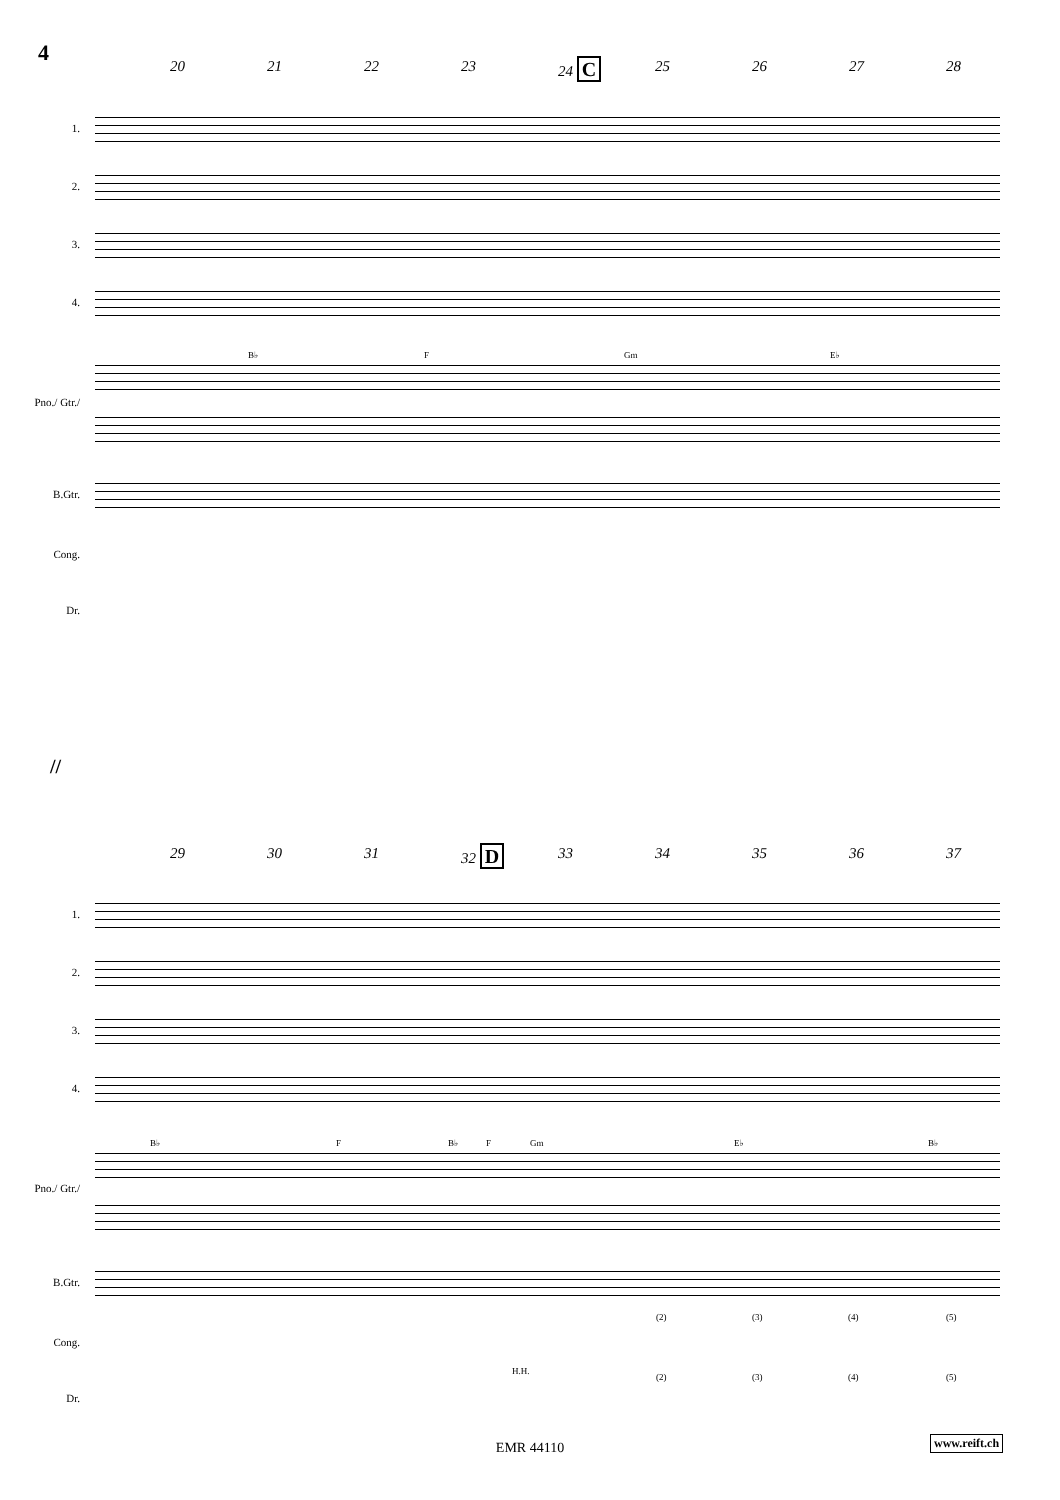4
20 21 22 23 24 C 25 26 27 28
1.
2.
3.
4.
Pno./ Gtr./
B.Gtr.
Cong.
Dr.
B♭ F Gm E♭
//
29 30 31 32 D 33 34 35 36 37
1.
2.
3.
4.
Pno./ Gtr./
B.Gtr.
Cong.
Dr.
B♭ F B♭ F Gm E♭ B♭
(2) (3) (4) (5)
H.H.
(2) (3) (4) (5)
EMR 44110 www.reift.ch